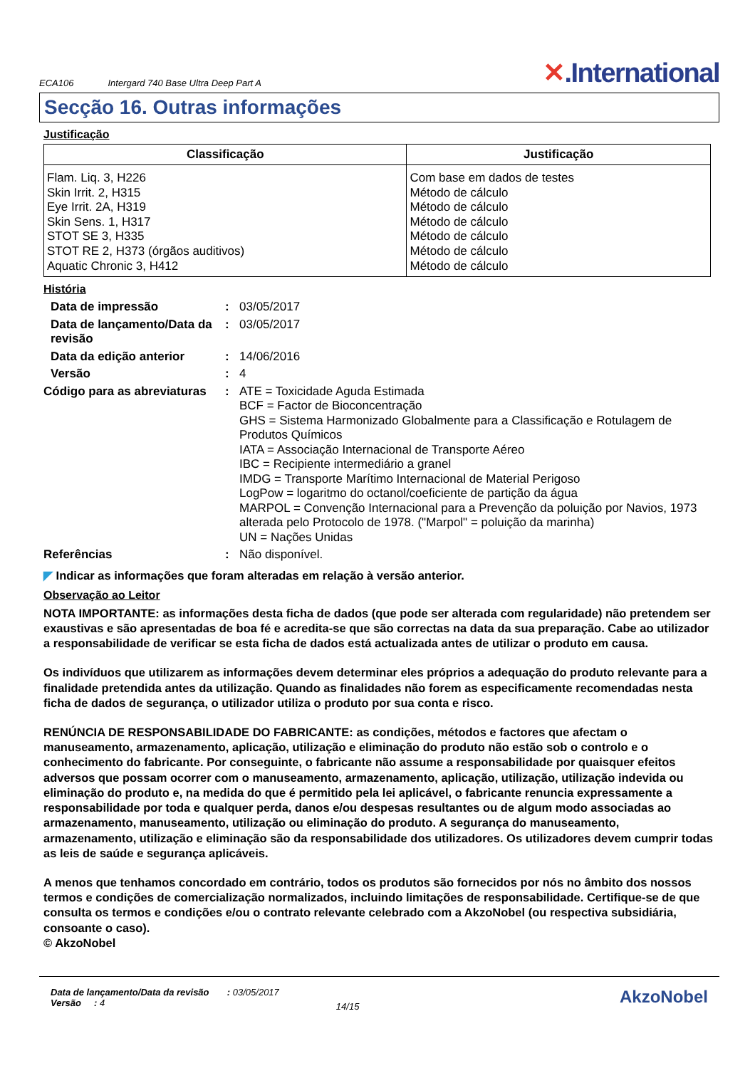ECA106 Intergard 740 Base Ultra Deep Part A ✕.International
Secção 16. Outras informações
Justificação
| Classificação | Justificação |
| --- | --- |
| Flam. Liq. 3, H226 Skin Irrit. 2, H315 Eye Irrit. 2A, H319 Skin Sens. 1, H317 STOT SE 3, H335 STOT RE 2, H373 (órgãos auditivos) Aquatic Chronic 3, H412 | Com base em dados de testes Método de cálculo Método de cálculo Método de cálculo Método de cálculo Método de cálculo Método de cálculo |
História
| Data de impressão | : | 03/05/2017 |
| Data de lançamento/Data da revisão | : | 03/05/2017 |
| Data da edição anterior | : | 14/06/2016 |
| Versão | : | 4 |
| Código para as abreviaturas | : | ATE = Toxicidade Aguda Estimada BCF = Factor de Bioconcentração GHS = Sistema Harmonizado Globalmente para a Classificação e Rotulagem de Produtos Químicos IATA = Associação Internacional de Transporte Aéreo IBC = Recipiente intermediário a granel IMDG = Transporte Marítimo Internacional de Material Perigoso LogPow = logaritmo do octanol/coeficiente de partição da água MARPOL = Convenção Internacional para a Prevenção da poluição por Navios, 1973 alterada pelo Protocolo de 1978. ("Marpol" = poluição da marinha) UN = Nações Unidas |
| Referências | : | Não disponível. |
◤ Indicar as informações que foram alteradas em relação à versão anterior.
Observação ao Leitor
NOTA IMPORTANTE: as informações desta ficha de dados (que pode ser alterada com regularidade) não pretendem ser exaustivas e são apresentadas de boa fé e acredita-se que são correctas na data da sua preparação. Cabe ao utilizador a responsabilidade de verificar se esta ficha de dados está actualizada antes de utilizar o produto em causa.
Os indivíduos que utilizarem as informações devem determinar eles próprios a adequação do produto relevante para a finalidade pretendida antes da utilização. Quando as finalidades não forem as especificamente recomendadas nesta ficha de dados de segurança, o utilizador utiliza o produto por sua conta e risco.
RENÚNCIA DE RESPONSABILIDADE DO FABRICANTE: as condições, métodos e factores que afectam o manuseamento, armazenamento, aplicação, utilização e eliminação do produto não estão sob o controlo e o conhecimento do fabricante. Por conseguinte, o fabricante não assume a responsabilidade por quaisquer efeitos adversos que possam ocorrer com o manuseamento, armazenamento, aplicação, utilização, utilização indevida ou eliminação do produto e, na medida do que é permitido pela lei aplicável, o fabricante renuncia expressamente a responsabilidade por toda e qualquer perda, danos e/ou despesas resultantes ou de algum modo associadas ao armazenamento, manuseamento, utilização ou eliminação do produto. A segurança do manuseamento, armazenamento, utilização e eliminação são da responsabilidade dos utilizadores. Os utilizadores devem cumprir todas as leis de saúde e segurança aplicáveis.
A menos que tenhamos concordado em contrário, todos os produtos são fornecidos por nós no âmbito dos nossos termos e condições de comercialização normalizados, incluindo limitações de responsabilidade. Certifique-se de que consulta os termos e condições e/ou o contrato relevante celebrado com a AkzoNobel (ou respectiva subsidiária, consoante o caso).
© AkzoNobel
Data de lançamento/Data da revisão : 03/05/2017
Versão : 4
14/15
AkzoNobel